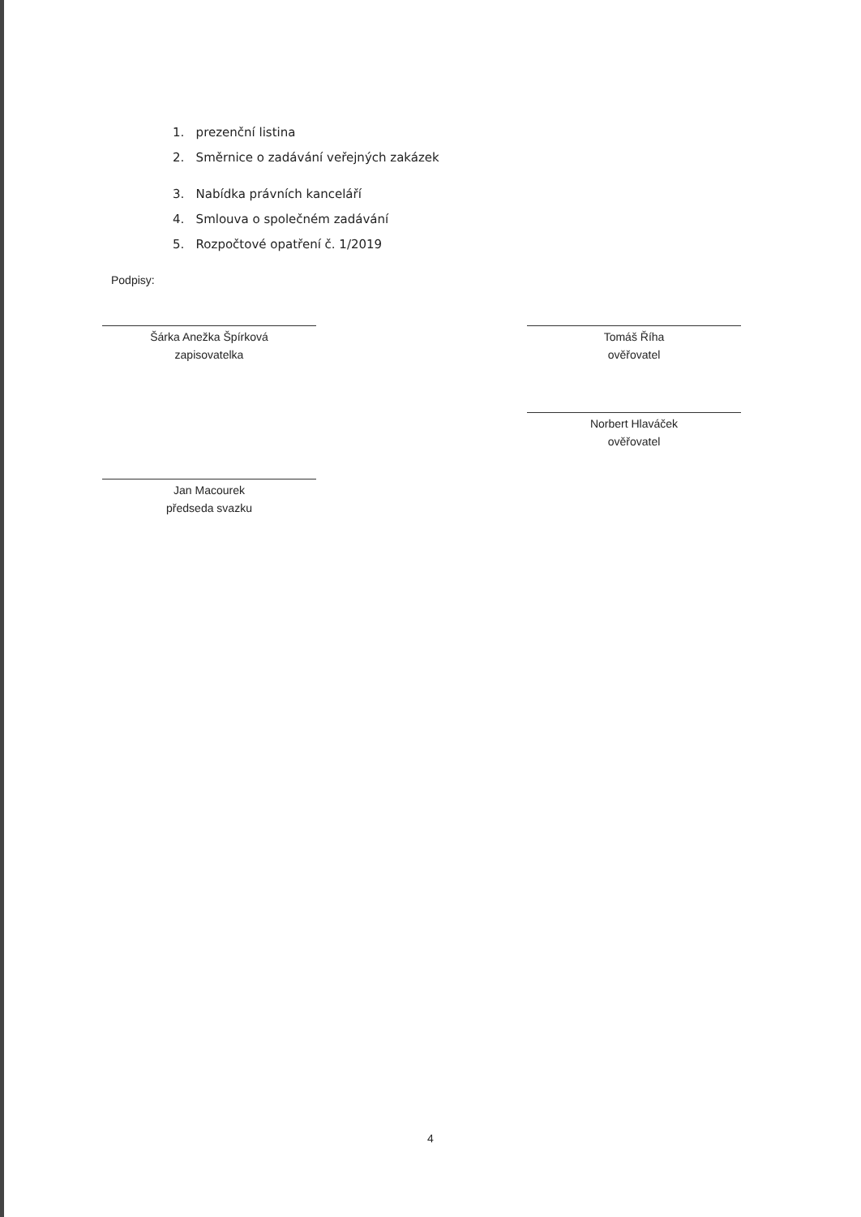1. prezenční listina
2. Směrnice o zadávání veřejných zakázek
3. Nabídka právních kanceláří
4. Smlouva o společném zadávání
5. Rozpočtové opatření č. 1/2019
Podpisy:
Šárka Anežka Špírková
zapisovatelka
Jan Macourek
předseda svazku
Tomáš Říha
ověřovatel
Norbert Hlaváček
ověřovatel
4